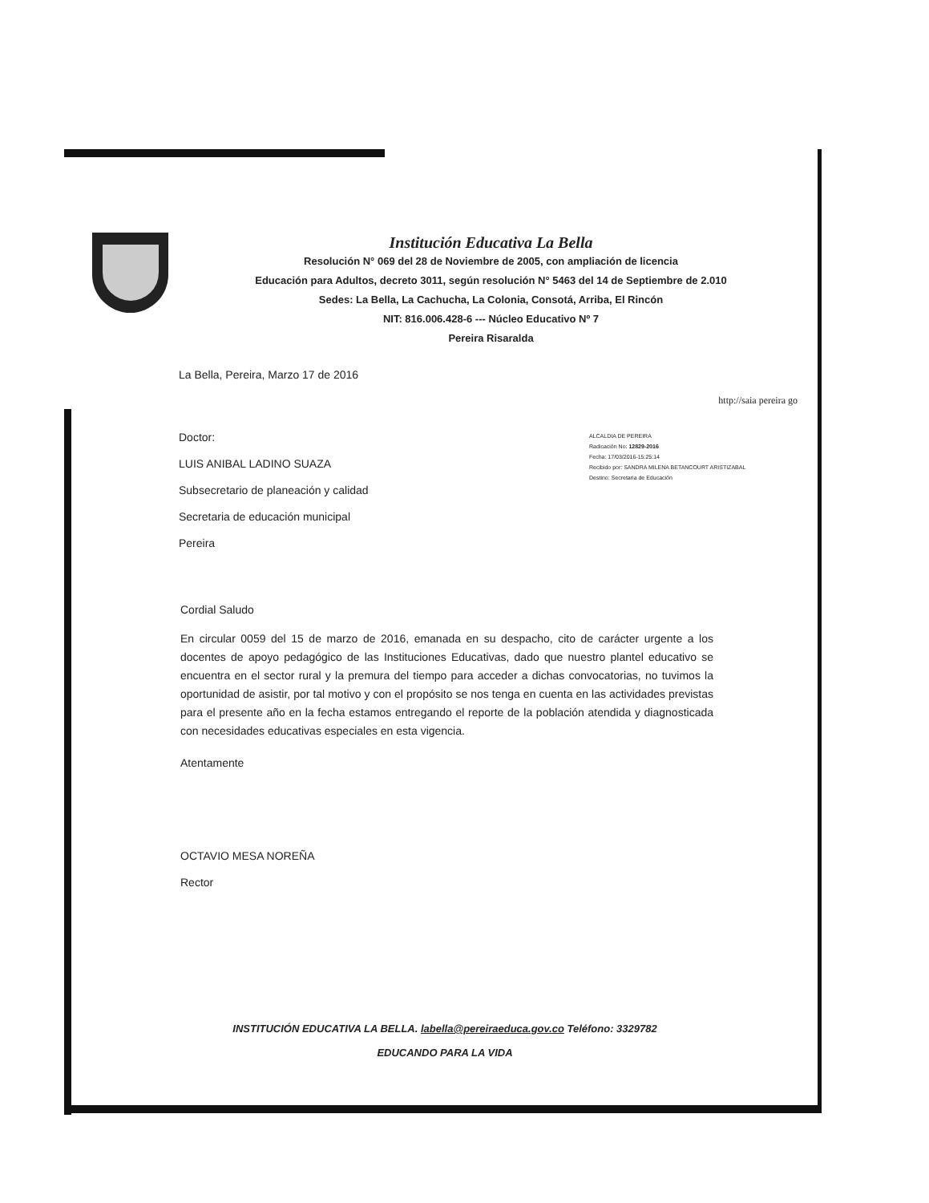Institución Educativa La Bella
Resolución N° 069 del 28 de Noviembre de 2005, con ampliación de licencia
Educación para Adultos, decreto 3011, según resolución N° 5463 del 14 de Septiembre de 2.010
Sedes: La Bella, La Cachucha, La Colonia, Consotá, Arriba, El Rincón
NIT: 816.006.428-6 --- Núcleo Educativo Nº 7
Pereira Risaralda
La Bella, Pereira, Marzo 17 de 2016
http://saia pereira go
Doctor:
LUIS ANIBAL LADINO SUAZA
Subsecretario de planeación y calidad
Secretaria de educación municipal
Pereira
ALCALDIA DE PEREIRA
Radicación No: 12829-2016
Fecha: 17/03/2016-15:25:14
Recibido por: SANDRA MILENA BETANCOURT ARISTIZABAL
Destino: Secretaria de Educación
Cordial Saludo
En circular 0059 del 15 de marzo de 2016, emanada en su despacho, cito de carácter urgente a los docentes de apoyo pedagógico de las Instituciones Educativas, dado que nuestro plantel educativo se encuentra en el sector rural y la premura del tiempo para acceder a dichas convocatorias, no tuvimos la oportunidad de asistir, por tal motivo y con el propósito se nos tenga en cuenta en las actividades previstas para el presente año en la fecha estamos entregando el reporte de la población atendida y diagnosticada con necesidades educativas especiales en esta vigencia.
Atentamente
OCTAVIO MESA NOREÑA
Rector
INSTITUCIÓN EDUCATIVA LA BELLA. labella@pereiraeduca.gov.co Teléfono: 3329782
EDUCANDO PARA LA VIDA